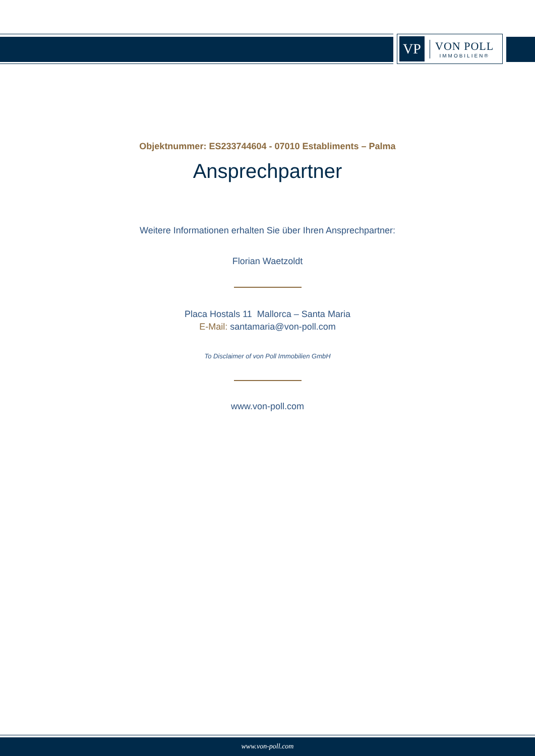VP
VON POLL
IMMOBILIEN®
Objektnummer: ES233744604 - 07010 Establiments – Palma
Ansprechpartner
Weitere Informationen erhalten Sie über Ihren Ansprechpartner:
Florian Waetzoldt
Placa Hostals 11 Mallorca – Santa Maria
E-Mail: santamaria@von-poll.com
To Disclaimer of von Poll Immobilien GmbH
www.von-poll.com
www.von-poll.com